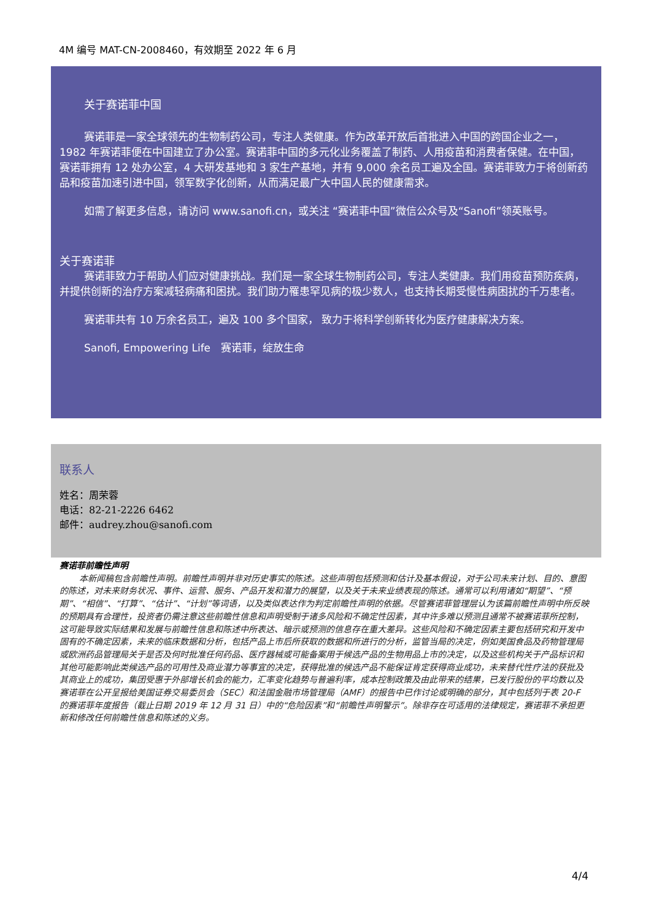4M 编号 MAT-CN-2008460，有效期至 2022 年 6 月
关于赛诺菲中国
赛诺菲是一家全球领先的生物制药公司，专注人类健康。作为改革开放后首批进入中国的跨国企业之一，1982 年赛诺菲便在中国建立了办公室。赛诺菲中国的多元化业务覆盖了制药、人用疫苗和消费者保健。在中国，赛诺菲拥有 12 处办公室，4 大研发基地和 3 家生产基地，并有 9,000 余名员工遍及全国。赛诺菲致力于将创新药品和疫苗加速引进中国，领军数字化创新，从而满足最广大中国人民的健康需求。
如需了解更多信息，请访问 www.sanofi.cn，或关注 “赛诺菲中国”微信公众号及“Sanofi”领英账号。
关于赛诺菲
赛诺菲致力于帮助人们应对健康挑战。我们是一家全球生物制药公司，专注人类健康。我们用疫苗预防疾病，并提供创新的治疗方案减轻病痛和困扰。我们助力罹患罕见病的极少数人，也支持长期受慢性病困扰的千万患者。
赛诺菲共有 10 万余名员工，遍及 100 多个国家， 致力于将科学创新转化为医疗健康解决方案。
Sanofi, Empowering Life　赛诺菲，绽放生命
联系人
姓名：周荣蓉
电话：82-21-2226 6462
邮件：audrey.zhou@sanofi.com
赛诺菲前瞻性声明
本新闻稿包含前瞻性声明。前瞻性声明并非对历史事实的陈述。这些声明包括预测和估计及基本假设，对于公司未来计划、目的、意图的陈述，对未来财务状况、事件、运营、服务、产品开发和潜力的展望，以及关于未来业绩表现的陈述。通常可以利用诸如“期望”、“预期”、“相信”、“打算”、“估计”、“计划”等词语，以及类似表达作为判定前瞻性声明的依据。尽管赛诺菲管理层认为该篇前瞻性声明中所反映的预期具有合理性，投资者仍需注意这些前瞻性信息和声明受制于诸多风险和不确定性因素，其中许多难以预测且通常不被赛诺菲所控制，这可能导致实际结果和发展与前瞻性信息和陈述中所表达、暗示或预测的信息存在重大差异。这些风险和不确定因素主要包括研究和开发中固有的不确定因素，未来的临床数据和分析，包括产品上市后所获取的数据和所进行的分析，监管当局的决定，例如美国食品及药物管理局或欧洲药品管理局关于是否及何时批准任何药品、医疗器械或可能备案用于候选产品的生物用品上市的决定，以及这些机构关于产品标识和其他可能影响此类候选产品的可用性及商业潜力等事宜的决定，获得批准的候选产品不能保证肯定获得商业成功，未来替代性疗法的获批及其商业上的成功，集团受惠于外部增长机会的能力，汇率变化趋势与普遍利率，成本控制政策及由此带来的结果，已发行股份的平均数以及赛诺菲在公开呈报给美国证券交易委员会（SEC）和法国金融市场管理局（AMF）的报告中已作讨论或明确的部分，其中包括列于表 20-F 的赛诺菲年度报告（截止日期 2019 年 12 月 31 日）中的“危险因素”和“前瞻性声明警示”。除非存在可适用的法律规定，赛诺菲不承担更新和修改任何前瞻性信息和陈述的义务。
4/4